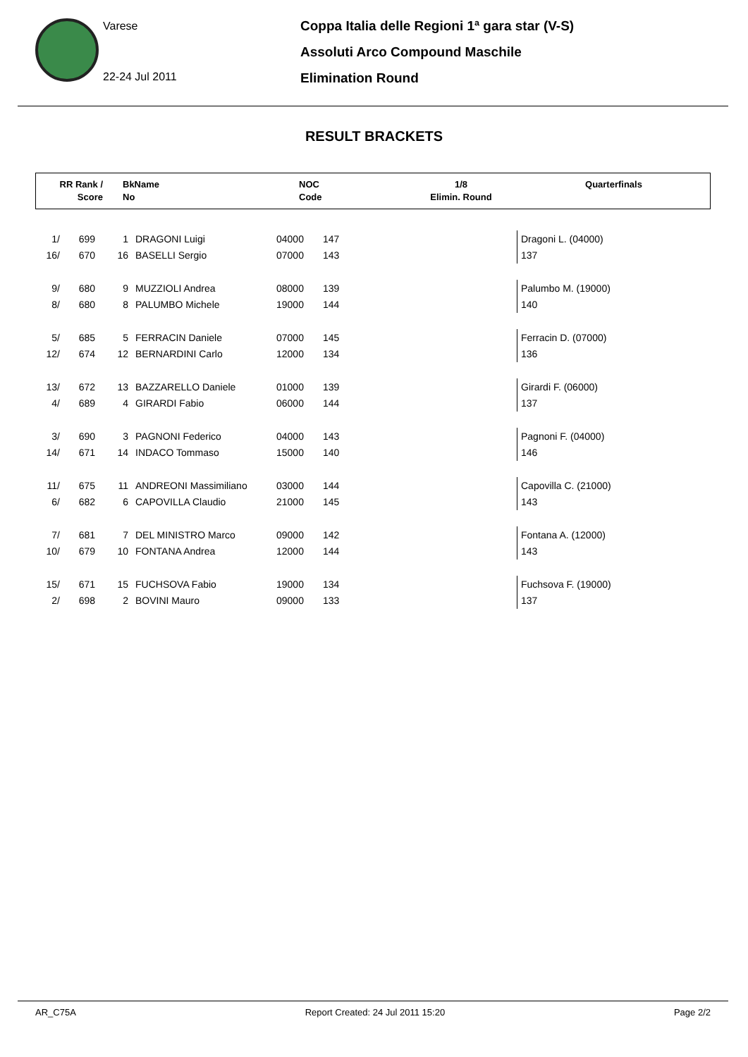Varese
22-24 Jul 2011
Coppa Italia delle Regioni 1ª gara star (V-S)
Assoluti Arco Compound Maschile
Elimination Round
RESULT BRACKETS
RR Rank /
Score
BkName
No
NOC
Code
1/8
Elimin. Round
Quarterfinals
| 1/ | 699 | 1 | DRAGONI Luigi | 04000 | 147 | | Dragoni L. (04000) |
| 16/ | 670 | 16 | BASELLI Sergio | 07000 | 143 | | 137 |
| 9/ | 680 | 9 | MUZZIOLI Andrea | 08000 | 139 | | Palumbo M. (19000) |
| 8/ | 680 | 8 | PALUMBO Michele | 19000 | 144 | | 140 |
| 5/ | 685 | 5 | FERRACIN Daniele | 07000 | 145 | | Ferracin D. (07000) |
| 12/ | 674 | 12 | BERNARDINI Carlo | 12000 | 134 | | 136 |
| 13/ | 672 | 13 | BAZZARELLO Daniele | 01000 | 139 | | Girardi F. (06000) |
| 4/ | 689 | 4 | GIRARDI Fabio | 06000 | 144 | | 137 |
| 3/ | 690 | 3 | PAGNONI Federico | 04000 | 143 | | Pagnoni F. (04000) |
| 14/ | 671 | 14 | INDACO Tommaso | 15000 | 140 | | 146 |
| 11/ | 675 | 11 | ANDREONI Massimiliano | 03000 | 144 | | Capovilla C. (21000) |
| 6/ | 682 | 6 | CAPOVILLA Claudio | 21000 | 145 | | 143 |
| 7/ | 681 | 7 | DEL MINISTRO Marco | 09000 | 142 | | Fontana A. (12000) |
| 10/ | 679 | 10 | FONTANA Andrea | 12000 | 144 | | 143 |
| 15/ | 671 | 15 | FUCHSOVA Fabio | 19000 | 134 | | Fuchsova F. (19000) |
| 2/ | 698 | 2 | BOVINI Mauro | 09000 | 133 | | 137 |
AR_C75A Report Created: 24 Jul 2011 15:20 Page 2/2